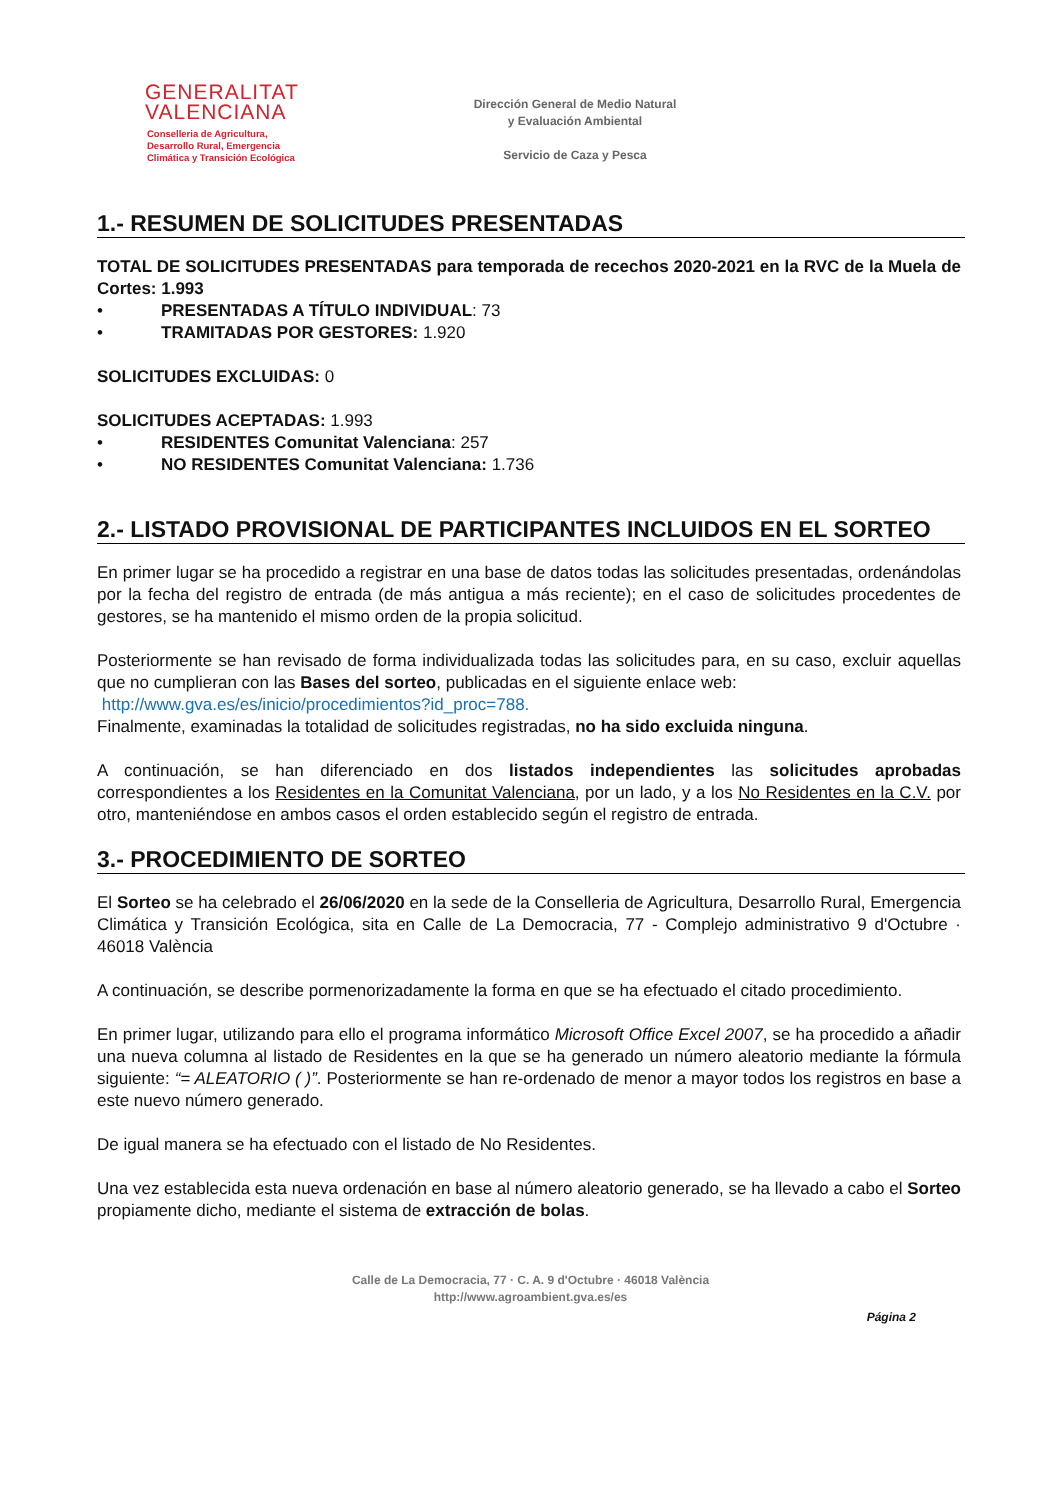GENERALITAT
VALENCIANA
Conselleria de Agricultura,
Desarrollo Rural, Emergencia
Climática y Transición Ecológica
Dirección General de Medio Natural
y Evaluación Ambiental
Servicio de Caza y Pesca
1.- RESUMEN DE SOLICITUDES PRESENTADAS
TOTAL DE SOLICITUDES PRESENTADAS para temporada de recechos 2020-2021 en la RVC de la Muela de Cortes: 1.993
• PRESENTADAS A TÍTULO INDIVIDUAL: 73
• TRAMITADAS POR GESTORES: 1.920
SOLICITUDES EXCLUIDAS: 0
SOLICITUDES ACEPTADAS: 1.993
• RESIDENTES Comunitat Valenciana: 257
• NO RESIDENTES Comunitat Valenciana: 1.736
2.- LISTADO PROVISIONAL DE PARTICIPANTES INCLUIDOS EN EL SORTEO
En primer lugar se ha procedido a registrar en una base de datos todas las solicitudes presentadas, ordenándolas por la fecha del registro de entrada (de más antigua a más reciente); en el caso de solicitudes procedentes de gestores, se ha mantenido el mismo orden de la propia solicitud.
Posteriormente se han revisado de forma individualizada todas las solicitudes para, en su caso, excluir aquellas que no cumplieran con las Bases del sorteo, publicadas en el siguiente enlace web:
http://www.gva.es/es/inicio/procedimientos?id_proc=788.
Finalmente, examinadas la totalidad de solicitudes registradas, no ha sido excluida ninguna.
A continuación, se han diferenciado en dos listados independientes las solicitudes aprobadas correspondientes a los Residentes en la Comunitat Valenciana, por un lado, y a los No Residentes en la C.V. por otro, manteniéndose en ambos casos el orden establecido según el registro de entrada.
3.- PROCEDIMIENTO DE SORTEO
El Sorteo se ha celebrado el 26/06/2020 en la sede de la Conselleria de Agricultura, Desarrollo Rural, Emergencia Climática y Transición Ecológica, sita en Calle de La Democracia, 77 - Complejo administrativo 9 d'Octubre · 46018 València
A continuación, se describe pormenorizadamente la forma en que se ha efectuado el citado procedimiento.
En primer lugar, utilizando para ello el programa informático Microsoft Office Excel 2007, se ha procedido a añadir una nueva columna al listado de Residentes en la que se ha generado un número aleatorio mediante la fórmula siguiente: “= ALEATORIO ( )”. Posteriormente se han re-ordenado de menor a mayor todos los registros en base a este nuevo número generado.
De igual manera se ha efectuado con el listado de No Residentes.
Una vez establecida esta nueva ordenación en base al número aleatorio generado, se ha llevado a cabo el Sorteo propiamente dicho, mediante el sistema de extracción de bolas.
Calle de La Democracia, 77 · C. A. 9 d'Octubre · 46018 València
http://www.agroambient.gva.es/es
Página 2